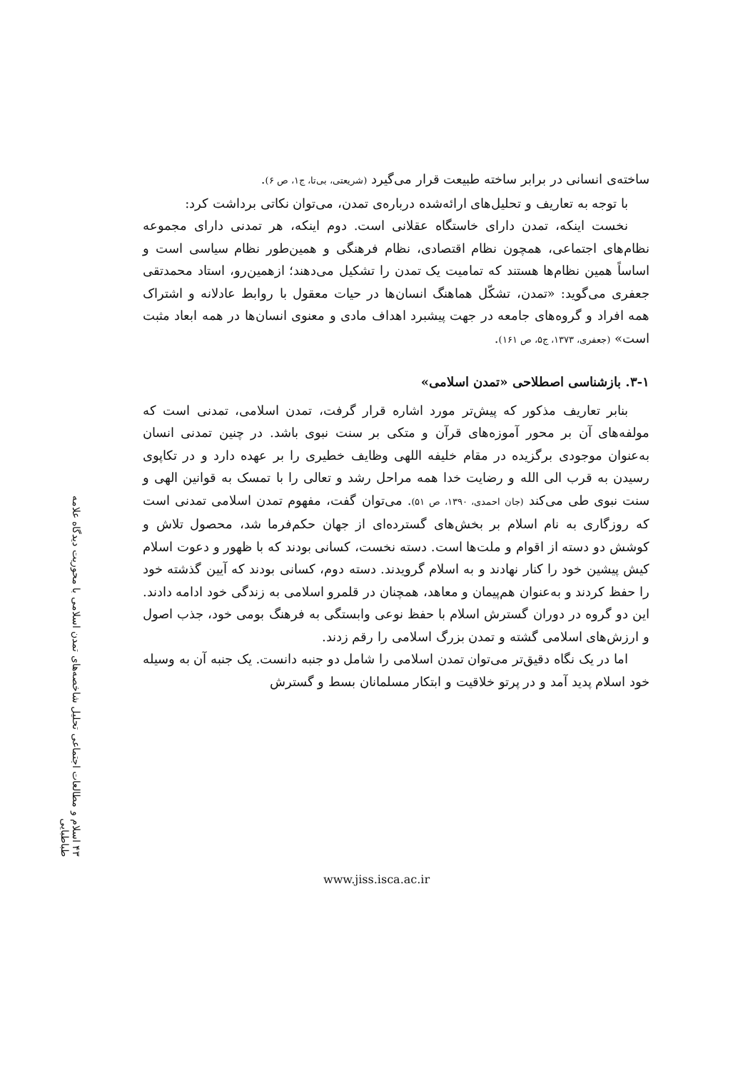۴۳ اسلام و مطالعات اجتماعی تحلیل شاخصه‌های تمدن اسلامی با محوریت دیدگاه علامه طباطبایی
ساخته‌ی انسانی در برابر ساخته طبیعت قرار می‌گیرد (شریعتی، بی‌تا، ج۱، ص ۶).
با توجه به تعاریف و تحلیل‌های ارائه‌شده درباره‌ی تمدن، می‌توان نکاتی برداشت کرد:
نخست اینکه، تمدن دارای خاستگاه عقلانی است. دوم اینکه، هر تمدنی دارای مجموعه نظام‌های اجتماعی، همچون نظام اقتصادی، نظام فرهنگی و همین‌طور نظام سیاسی است و اساساً همین نظام‌ها هستند که تمامیت یک تمدن را تشکیل می‌دهند؛ ازهمین‌رو، استاد محمدتقی جعفری می‌گوید: «تمدن، تشکّل هماهنگ انسان‌ها در حیات معقول با روابط عادلانه و اشتراک همه افراد و گروه‌های جامعه در جهت پیشبرد اهداف مادی و معنوی انسان‌ها در همه ابعاد مثبت است» (جعفری، ۱۳۷۳، ج۵، ص ۱۶۱).
۳-۱. بازشناسی اصطلاحی «تمدن اسلامی»
بنابر تعاریف مذکور که پیش‌تر مورد اشاره قرار گرفت، تمدن اسلامی، تمدنی است که مولفه‌های آن بر محور آموزه‌های قرآن و متکی بر سنت نبوی باشد. در چنین تمدنی انسان به‌عنوان موجودی برگزیده در مقام خلیفه اللهی وظایف خطیری را بر عهده دارد و در تکاپوی رسیدن به قرب الی الله و رضایت خدا همه مراحل رشد و تعالی را با تمسک به قوانین الهی و سنت نبوی طی می‌کند (جان احمدی، ۱۳۹۰، ص ۵۱). می‌توان گفت، مفهوم تمدن اسلامی تمدنی است که روزگاری به نام اسلام بر بخش‌های گسترده‌ای از جهان حکم‌فرما شد، محصول تلاش و کوشش دو دسته از اقوام و ملت‌ها است. دسته نخست، کسانی بودند که با ظهور و دعوت اسلام کیش پیشین خود را کنار نهادند و به اسلام گرویدند. دسته دوم، کسانی بودند که آیین گذشته خود را حفظ کردند و به‌عنوان هم‌پیمان و معاهد، همچنان در قلمرو اسلامی به زندگی خود ادامه دادند. این دو گروه در دوران گسترش اسلام با حفظ نوعی وابستگی به فرهنگ بومی خود، جذب اصول و ارزش‌های اسلامی گشته و تمدن بزرگ اسلامی را رقم زدند.
اما در یک نگاه دقیق‌تر می‌توان تمدن اسلامی را شامل دو جنبه دانست. یک جنبه آن به وسیله خود اسلام پدید آمد و در پرتو خلاقیت و ابتکار مسلمانان بسط و گسترش
www.jiss.isca.ac.ir